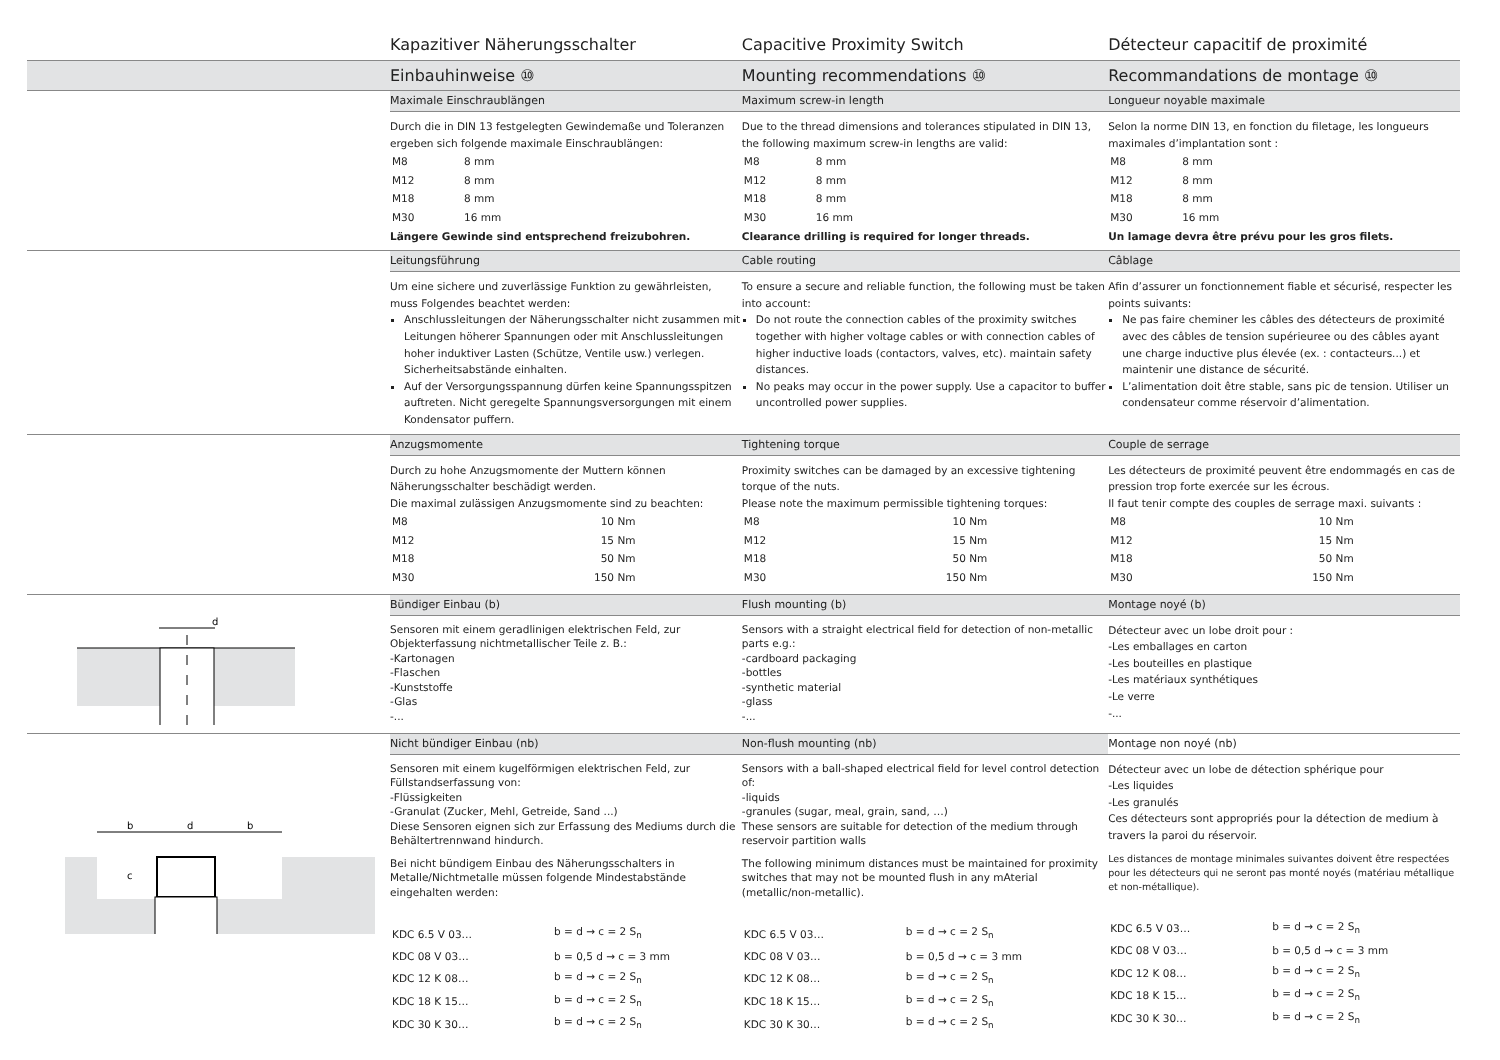Kapazitiver Näherungsschalter Capacitive Proximity Switch Détecteur capacitif de proximité
Einbauhinweise ⑩ Mounting recommendations ⑩ Recommandations de montage ⑩
Maximale Einschraublängen
Durch die in DIN 13 festgelegten Gewindemaße und Toleranzen ergeben sich folgende maximale Einschraublängen:
| M8 | 8 mm |
| M12 | 8 mm |
| M18 | 8 mm |
| M30 | 16 mm |
Längere Gewinde sind entsprechend freizubohren.
Maximum screw-in length
Due to the thread dimensions and tolerances stipulated in DIN 13, the following maximum screw-in lengths are valid:
| M8 | 8 mm |
| M12 | 8 mm |
| M18 | 8 mm |
| M30 | 16 mm |
Clearance drilling is required for longer threads.
Longueur noyable maximale
Selon la norme DIN 13, en fonction du filetage, les longueurs maximales d’implantation sont :
| M8 | 8 mm |
| M12 | 8 mm |
| M18 | 8 mm |
| M30 | 16 mm |
Un lamage devra être prévu pour les gros filets.
Leitungsführung
Um eine sichere und zuverlässige Funktion zu gewährleisten, muss Folgendes beachtet werden:
Anschlussleitungen der Näherungsschalter nicht zusammen mit Leitungen höherer Spannungen oder mit Anschlussleitungen hoher induktiver Lasten (Schütze, Ventile usw.) verlegen. Sicherheitsabstände einhalten.
Auf der Versorgungsspannung dürfen keine Spannungsspitzen auftreten. Nicht geregelte Spannungsversorgungen mit einem Kondensator puffern.
Cable routing
To ensure a secure and reliable function, the following must be taken into account:
Do not route the connection cables of the proximity switches together with higher voltage cables or with connection cables of higher inductive loads (contactors, valves, etc). maintain safety distances.
No peaks may occur in the power supply. Use a capacitor to buffer uncontrolled power supplies.
Câblage
Afin d’assurer un fonctionnement fiable et sécurisé, respecter les points suivants:
Ne pas faire cheminer les câbles des détecteurs de proximité avec des câbles de tension supérieuree ou des câbles ayant une charge inductive plus élevée (ex. : contacteurs...) et maintenir une distance de sécurité.
L’alimentation doit être stable, sans pic de tension. Utiliser un condensateur comme réservoir d’alimentation.
Anzugsmomente
Durch zu hohe Anzugsmomente der Muttern können Näherungsschalter beschädigt werden.
Die maximal zulässigen Anzugsmomente sind zu beachten:
| M8 | 10 Nm |
| M12 | 15 Nm |
| M18 | 50 Nm |
| M30 | 150 Nm |
Tightening torque
Proximity switches can be damaged by an excessive tightening torque of the nuts.
Please note the maximum permissible tightening torques:
| M8 | 10 Nm |
| M12 | 15 Nm |
| M18 | 50 Nm |
| M30 | 150 Nm |
Couple de serrage
Les détecteurs de proximité peuvent être endommagés en cas de pression trop forte exercée sur les écrous.
Il faut tenir compte des couples de serrage maxi. suivants :
| M8 | 10 Nm |
| M12 | 15 Nm |
| M18 | 50 Nm |
| M30 | 150 Nm |
d
Bündiger Einbau (b)
Sensoren mit einem geradlinigen elektrischen Feld, zur Objekterfassung nichtmetallischer Teile z. B.:
-Kartonagen
-Flaschen
-Kunststoffe
-Glas
-...
Flush mounting (b)
Sensors with a straight electrical field for detection of non-metallic parts e.g.:
-cardboard packaging
-bottles
-synthetic material
-glass
-...
Montage noyé (b)
Détecteur avec un lobe droit pour :
-Les emballages en carton
-Les bouteilles en plastique
-Les matériaux synthétiques
-Le verre
-...
b
d
b
c
Nicht bündiger Einbau (nb)
Sensoren mit einem kugelförmigen elektrischen Feld, zur Füllstandserfassung von:
-Flüssigkeiten
-Granulat (Zucker, Mehl, Getreide, Sand ...)
Diese Sensoren eignen sich zur Erfassung des Mediums durch die Behältertrennwand hindurch.
Bei nicht bündigem Einbau des Näherungsschalters in Metalle/Nichtmetalle müssen folgende Mindestabstände eingehalten werden:
| KDC 6.5 V 03… | b = d → c = 2 S<sub>n</sub> |
| KDC 08 V 03… | b = 0,5 d → c = 3 mm |
| KDC 12 K 08… | b = d → c = 2 S<sub>n</sub> |
| KDC 18 K 15… | b = d → c = 2 S<sub>n</sub> |
| KDC 30 K 30… | b = d → c = 2 S<sub>n</sub> |
Non-flush mounting (nb)
Sensors with a ball-shaped electrical field for level control detection of:
-liquids
-granules (sugar, meal, grain, sand, …)
These sensors are suitable for detection of the medium through reservoir partition walls
The following minimum distances must be maintained for proximity switches that may not be mounted flush in any mAterial (metallic/non-metallic).
| KDC 6.5 V 03… | b = d → c = 2 S<sub>n</sub> |
| KDC 08 V 03… | b = 0,5 d → c = 3 mm |
| KDC 12 K 08… | b = d → c = 2 S<sub>n</sub> |
| KDC 18 K 15… | b = d → c = 2 S<sub>n</sub> |
| KDC 30 K 30… | b = d → c = 2 S<sub>n</sub> |
Montage non noyé (nb)
Détecteur avec un lobe de détection sphérique pour
-Les liquides
-Les granulés
Ces détecteurs sont appropriés pour la détection de medium à travers la paroi du réservoir.
Les distances de montage minimales suivantes doivent être respectées pour les détecteurs qui ne seront pas monté noyés (matériau métallique et non-métallique).
| KDC 6.5 V 03… | b = d → c = 2 S<sub>n</sub> |
| KDC 08 V 03… | b = 0,5 d → c = 3 mm |
| KDC 12 K 08… | b = d → c = 2 S<sub>n</sub> |
| KDC 18 K 15… | b = d → c = 2 S<sub>n</sub> |
| KDC 30 K 30… | b = d → c = 2 S<sub>n</sub> |